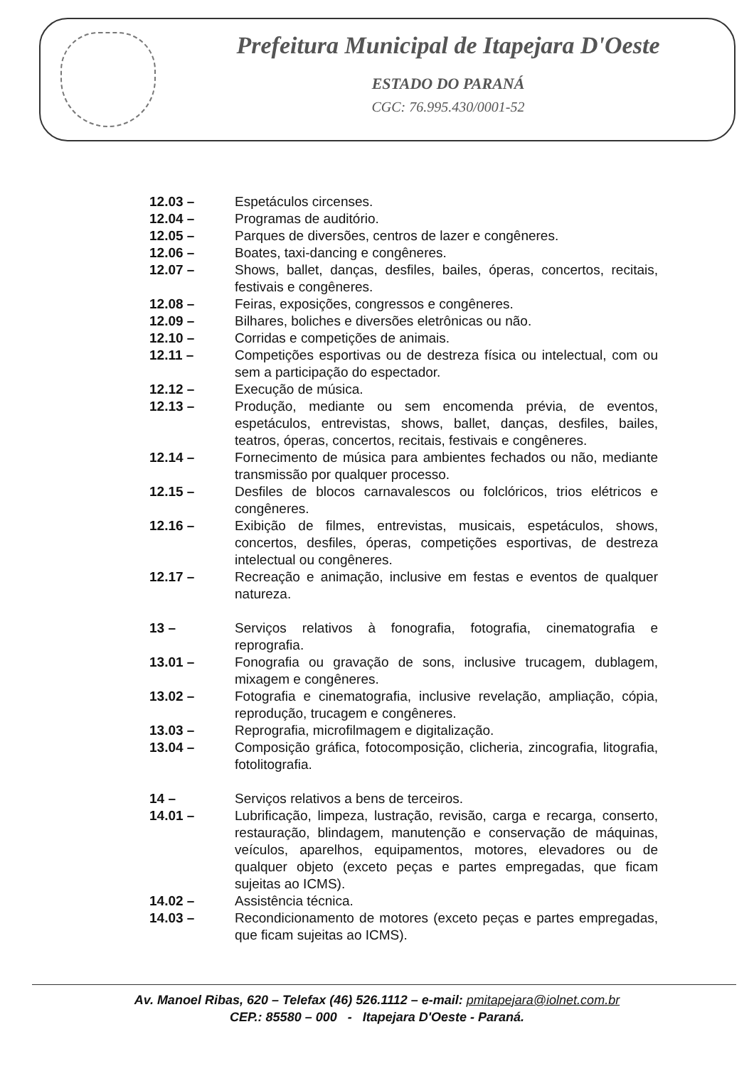Prefeitura Municipal de Itapejara D'Oeste
ESTADO DO PARANÁ
CGC: 76.995.430/0001-52
12.03 – Espetáculos circenses.
12.04 – Programas de auditório.
12.05 – Parques de diversões, centros de lazer e congêneres.
12.06 – Boates, taxi-dancing e congêneres.
12.07 – Shows, ballet, danças, desfiles, bailes, óperas, concertos, recitais, festivais e congêneres.
12.08 – Feiras, exposições, congressos e congêneres.
12.09 – Bilhares, boliches e diversões eletrônicas ou não.
12.10 – Corridas e competições de animais.
12.11 – Competições esportivas ou de destreza física ou intelectual, com ou sem a participação do espectador.
12.12 – Execução de música.
12.13 – Produção, mediante ou sem encomenda prévia, de eventos, espetáculos, entrevistas, shows, ballet, danças, desfiles, bailes, teatros, óperas, concertos, recitais, festivais e congêneres.
12.14 – Fornecimento de música para ambientes fechados ou não, mediante transmissão por qualquer processo.
12.15 – Desfiles de blocos carnavalescos ou folclóricos, trios elétricos e congêneres.
12.16 – Exibição de filmes, entrevistas, musicais, espetáculos, shows, concertos, desfiles, óperas, competições esportivas, de destreza intelectual ou congêneres.
12.17 – Recreação e animação, inclusive em festas e eventos de qualquer natureza.
13 – Serviços relativos à fonografia, fotografia, cinematografia e reprografia.
13.01 – Fonografia ou gravação de sons, inclusive trucagem, dublagem, mixagem e congêneres.
13.02 – Fotografia e cinematografia, inclusive revelação, ampliação, cópia, reprodução, trucagem e congêneres.
13.03 – Reprografia, microfilmagem e digitalização.
13.04 – Composição gráfica, fotocomposição, clicheria, zincografia, litografia, fotolitografia.
14 – Serviços relativos a bens de terceiros.
14.01 – Lubrificação, limpeza, lustração, revisão, carga e recarga, conserto, restauração, blindagem, manutenção e conservação de máquinas, veículos, aparelhos, equipamentos, motores, elevadores ou de qualquer objeto (exceto peças e partes empregadas, que ficam sujeitas ao ICMS).
14.02 – Assistência técnica.
14.03 – Recondicionamento de motores (exceto peças e partes empregadas, que ficam sujeitas ao ICMS).
Av. Manoel Ribas, 620 – Telefax (46) 526.1112 – e-mail: pmitapejara@iolnet.com.br
CEP.: 85580 – 000 - Itapejara D'Oeste - Paraná.